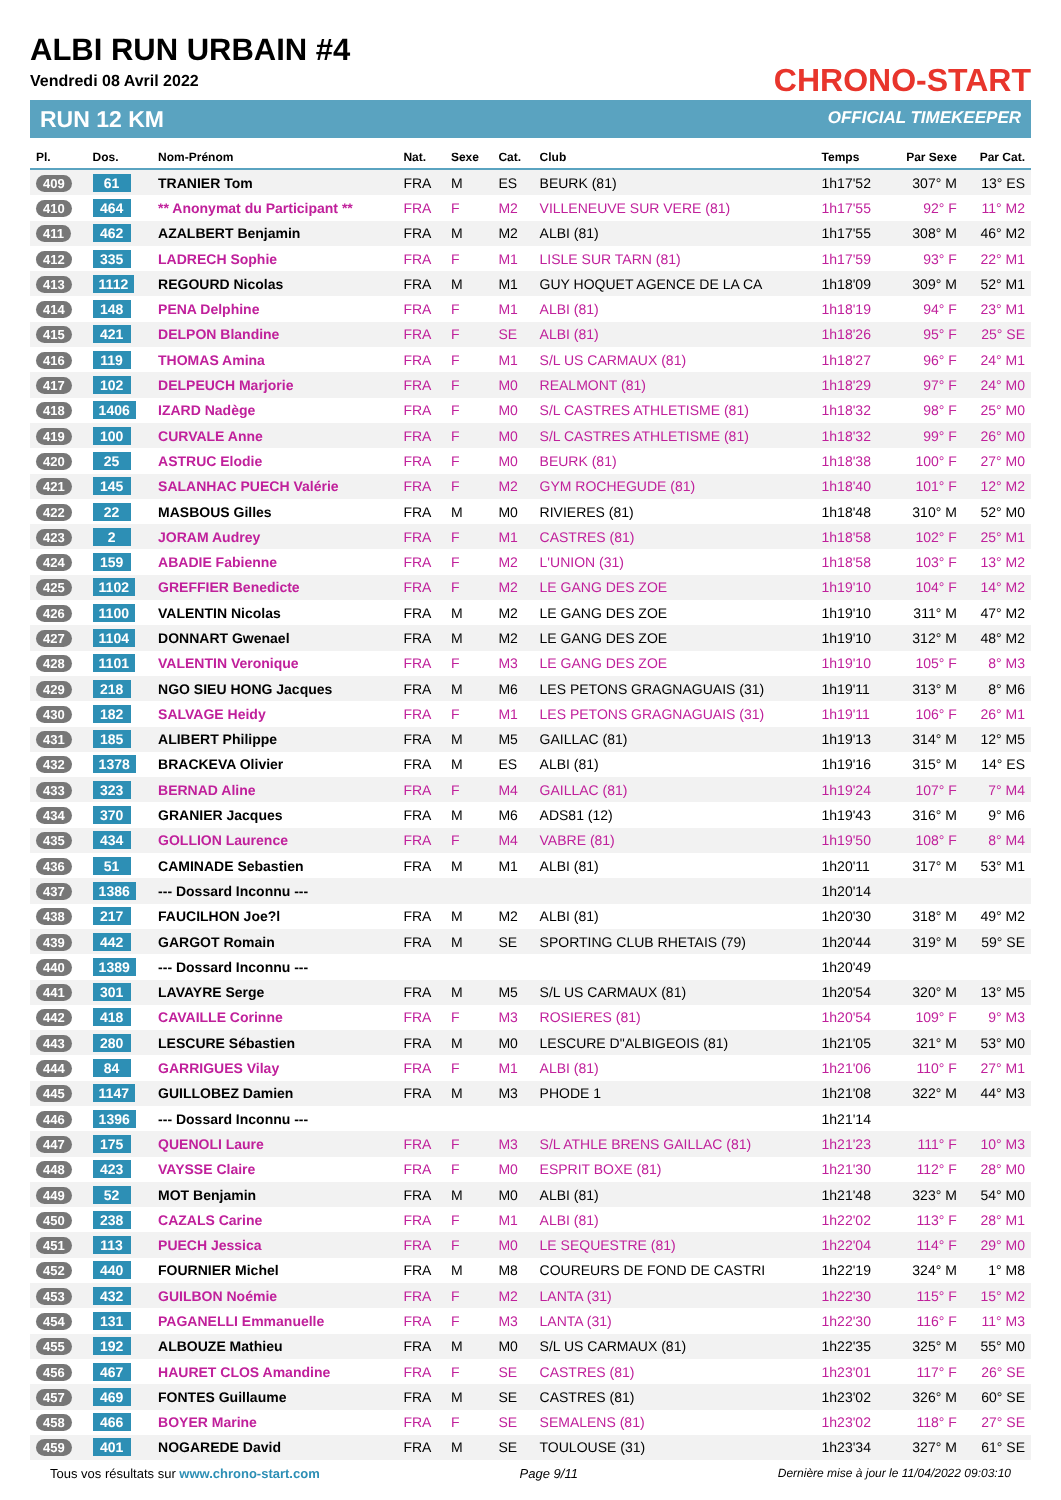ALBI RUN URBAIN #4
Vendredi 08 Avril 2022
CHRONO-START
OFFICIAL TIMEKEEPER
RUN 12 KM
| Pl. | Dos. | Nom-Prénom | Nat. | Sexe | Cat. | Club | Temps | Par Sexe | Par Cat. |
| --- | --- | --- | --- | --- | --- | --- | --- | --- | --- |
| 409 | 61 | TRANIER Tom | FRA | M | ES | BEURK (81) | 1h17'52 | 307° M | 13° ES |
| 410 | 464 | ** Anonymat du Participant ** | FRA | F | M2 | VILLENEUVE SUR VERE (81) | 1h17'55 | 92° F | 11° M2 |
| 411 | 462 | AZALBERT Benjamin | FRA | M | M2 | ALBI (81) | 1h17'55 | 308° M | 46° M2 |
| 412 | 335 | LADRECH Sophie | FRA | F | M1 | LISLE SUR TARN (81) | 1h17'59 | 93° F | 22° M1 |
| 413 | 1112 | REGOURD Nicolas | FRA | M | M1 | GUY HOQUET AGENCE DE LA CA | 1h18'09 | 309° M | 52° M1 |
| 414 | 148 | PENA Delphine | FRA | F | M1 | ALBI (81) | 1h18'19 | 94° F | 23° M1 |
| 415 | 421 | DELPON Blandine | FRA | F | SE | ALBI (81) | 1h18'26 | 95° F | 25° SE |
| 416 | 119 | THOMAS Amina | FRA | F | M1 | S/L US CARMAUX (81) | 1h18'27 | 96° F | 24° M1 |
| 417 | 102 | DELPEUCH Marjorie | FRA | F | M0 | REALMONT (81) | 1h18'29 | 97° F | 24° M0 |
| 418 | 1406 | IZARD Nadège | FRA | F | M0 | S/L CASTRES ATHLETISME (81) | 1h18'32 | 98° F | 25° M0 |
| 419 | 100 | CURVALE Anne | FRA | F | M0 | S/L CASTRES ATHLETISME (81) | 1h18'32 | 99° F | 26° M0 |
| 420 | 25 | ASTRUC Elodie | FRA | F | M0 | BEURK (81) | 1h18'38 | 100° F | 27° M0 |
| 421 | 145 | SALANHAC PUECH Valérie | FRA | F | M2 | GYM ROCHEGUDE (81) | 1h18'40 | 101° F | 12° M2 |
| 422 | 22 | MASBOUS Gilles | FRA | M | M0 | RIVIERES (81) | 1h18'48 | 310° M | 52° M0 |
| 423 | 2 | JORAM Audrey | FRA | F | M1 | CASTRES (81) | 1h18'58 | 102° F | 25° M1 |
| 424 | 159 | ABADIE Fabienne | FRA | F | M2 | L'UNION (31) | 1h18'58 | 103° F | 13° M2 |
| 425 | 1102 | GREFFIER Benedicte | FRA | F | M2 | LE GANG DES ZOE | 1h19'10 | 104° F | 14° M2 |
| 426 | 1100 | VALENTIN Nicolas | FRA | M | M2 | LE GANG DES ZOE | 1h19'10 | 311° M | 47° M2 |
| 427 | 1104 | DONNART Gwenael | FRA | M | M2 | LE GANG DES ZOE | 1h19'10 | 312° M | 48° M2 |
| 428 | 1101 | VALENTIN Veronique | FRA | F | M3 | LE GANG DES ZOE | 1h19'10 | 105° F | 8° M3 |
| 429 | 218 | NGO SIEU HONG Jacques | FRA | M | M6 | LES PETONS GRAGNAGUAIS (31) | 1h19'11 | 313° M | 8° M6 |
| 430 | 182 | SALVAGE Heidy | FRA | F | M1 | LES PETONS GRAGNAGUAIS (31) | 1h19'11 | 106° F | 26° M1 |
| 431 | 185 | ALIBERT Philippe | FRA | M | M5 | GAILLAC (81) | 1h19'13 | 314° M | 12° M5 |
| 432 | 1378 | BRACKEVA Olivier | FRA | M | ES | ALBI (81) | 1h19'16 | 315° M | 14° ES |
| 433 | 323 | BERNAD Aline | FRA | F | M4 | GAILLAC (81) | 1h19'24 | 107° F | 7° M4 |
| 434 | 370 | GRANIER Jacques | FRA | M | M6 | ADS81 (12) | 1h19'43 | 316° M | 9° M6 |
| 435 | 434 | GOLLION Laurence | FRA | F | M4 | VABRE (81) | 1h19'50 | 108° F | 8° M4 |
| 436 | 51 | CAMINADE Sebastien | FRA | M | M1 | ALBI (81) | 1h20'11 | 317° M | 53° M1 |
| 437 | 1386 | --- Dossard Inconnu --- | | | | | 1h20'14 | | |
| 438 | 217 | FAUCILHON Joe?l | FRA | M | M2 | ALBI (81) | 1h20'30 | 318° M | 49° M2 |
| 439 | 442 | GARGOT Romain | FRA | M | SE | SPORTING CLUB RHETAIS (79) | 1h20'44 | 319° M | 59° SE |
| 440 | 1389 | --- Dossard Inconnu --- | | | | | 1h20'49 | | |
| 441 | 301 | LAVAYRE Serge | FRA | M | M5 | S/L US CARMAUX (81) | 1h20'54 | 320° M | 13° M5 |
| 442 | 418 | CAVAILLE Corinne | FRA | F | M3 | ROSIERES (81) | 1h20'54 | 109° F | 9° M3 |
| 443 | 280 | LESCURE Sébastien | FRA | M | M0 | LESCURE D"ALBIGEOIS (81) | 1h21'05 | 321° M | 53° M0 |
| 444 | 84 | GARRIGUES Vilay | FRA | F | M1 | ALBI (81) | 1h21'06 | 110° F | 27° M1 |
| 445 | 1147 | GUILLOBEZ Damien | FRA | M | M3 | PHODE 1 | 1h21'08 | 322° M | 44° M3 |
| 446 | 1396 | --- Dossard Inconnu --- | | | | | 1h21'14 | | |
| 447 | 175 | QUENOLI Laure | FRA | F | M3 | S/L ATHLE BRENS GAILLAC (81) | 1h21'23 | 111° F | 10° M3 |
| 448 | 423 | VAYSSE Claire | FRA | F | M0 | ESPRIT BOXE (81) | 1h21'30 | 112° F | 28° M0 |
| 449 | 52 | MOT Benjamin | FRA | M | M0 | ALBI (81) | 1h21'48 | 323° M | 54° M0 |
| 450 | 238 | CAZALS Carine | FRA | F | M1 | ALBI (81) | 1h22'02 | 113° F | 28° M1 |
| 451 | 113 | PUECH Jessica | FRA | F | M0 | LE SEQUESTRE (81) | 1h22'04 | 114° F | 29° M0 |
| 452 | 440 | FOURNIER Michel | FRA | M | M8 | COUREURS DE FOND DE CASTRI | 1h22'19 | 324° M | 1° M8 |
| 453 | 432 | GUILBON Noémie | FRA | F | M2 | LANTA (31) | 1h22'30 | 115° F | 15° M2 |
| 454 | 131 | PAGANELLI Emmanuelle | FRA | F | M3 | LANTA (31) | 1h22'30 | 116° F | 11° M3 |
| 455 | 192 | ALBOUZE Mathieu | FRA | M | M0 | S/L US CARMAUX (81) | 1h22'35 | 325° M | 55° M0 |
| 456 | 467 | HAURET CLOS Amandine | FRA | F | SE | CASTRES (81) | 1h23'01 | 117° F | 26° SE |
| 457 | 469 | FONTES Guillaume | FRA | M | SE | CASTRES (81) | 1h23'02 | 326° M | 60° SE |
| 458 | 466 | BOYER Marine | FRA | F | SE | SEMALENS (81) | 1h23'02 | 118° F | 27° SE |
| 459 | 401 | NOGAREDE David | FRA | M | SE | TOULOUSE (31) | 1h23'34 | 327° M | 61° SE |
Tous vos résultats sur www.chrono-start.com Page 9/11 Dernière mise à jour le 11/04/2022 09:03:10